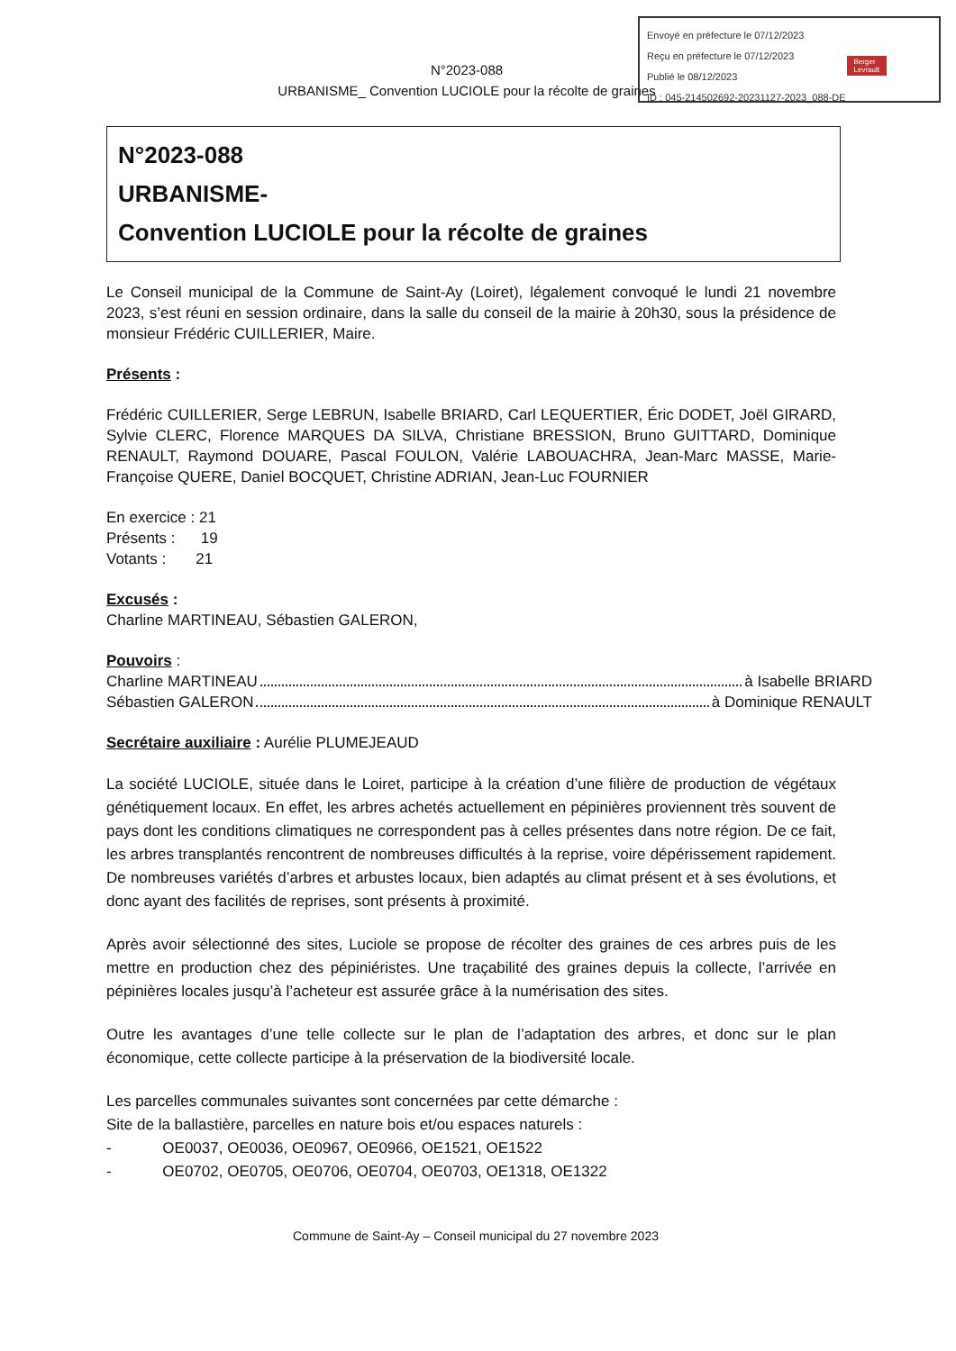Envoyé en préfecture le 07/12/2023
Reçu en préfecture le 07/12/2023
Publié le 08/12/2023
ID : 045-214502692-20231127-2023_088-DE
Berger
Levrault
N°2023-088
URBANISME_ Convention LUCIOLE pour la récolte de graines
N°2023-088
URBANISME-
Convention LUCIOLE pour la récolte de graines
Le Conseil municipal de la Commune de Saint-Ay (Loiret), légalement convoqué le lundi 21 novembre 2023, s’est réuni en session ordinaire, dans la salle du conseil de la mairie à 20h30, sous la présidence de monsieur Frédéric CUILLERIER, Maire.
Présents :
Frédéric CUILLERIER, Serge LEBRUN, Isabelle BRIARD, Carl LEQUERTIER, Éric DODET, Joël GIRARD, Sylvie CLERC, Florence MARQUES DA SILVA, Christiane BRESSION, Bruno GUITTARD, Dominique RENAULT, Raymond DOUARE, Pascal FOULON, Valérie LABOUACHRA, Jean-Marc MASSE, Marie-Françoise QUERE, Daniel BOCQUET, Christine ADRIAN, Jean-Luc FOURNIER
En exercice : 21
Présents : 19
Votants : 21
Excusés :
Charline MARTINEAU, Sébastien GALERON,
Pouvoirs :
Charline MARTINEAU à Isabelle BRIARD
Sébastien GALERON à Dominique RENAULT
Secrétaire auxiliaire : Aurélie PLUMEJEAUD
La société LUCIOLE, située dans le Loiret, participe à la création d’une filière de production de végétaux génétiquement locaux. En effet, les arbres achetés actuellement en pépinières proviennent très souvent de pays dont les conditions climatiques ne correspondent pas à celles présentes dans notre région. De ce fait, les arbres transplantés rencontrent de nombreuses difficultés à la reprise, voire dépérissement rapidement. De nombreuses variétés d’arbres et arbustes locaux, bien adaptés au climat présent et à ses évolutions, et donc ayant des facilités de reprises, sont présents à proximité.
Après avoir sélectionné des sites, Luciole se propose de récolter des graines de ces arbres puis de les mettre en production chez des pépiniéristes. Une traçabilité des graines depuis la collecte, l’arrivée en pépinières locales jusqu’à l’acheteur est assurée grâce à la numérisation des sites.
Outre les avantages d’une telle collecte sur le plan de l’adaptation des arbres, et donc sur le plan économique, cette collecte participe à la préservation de la biodiversité locale.
Les parcelles communales suivantes sont concernées par cette démarche :
Site de la ballastière, parcelles en nature bois et/ou espaces naturels :
- OE0037, OE0036, OE0967, OE0966, OE1521, OE1522
- OE0702, OE0705, OE0706, OE0704, OE0703, OE1318, OE1322
Commune de Saint-Ay – Conseil municipal du 27 novembre 2023